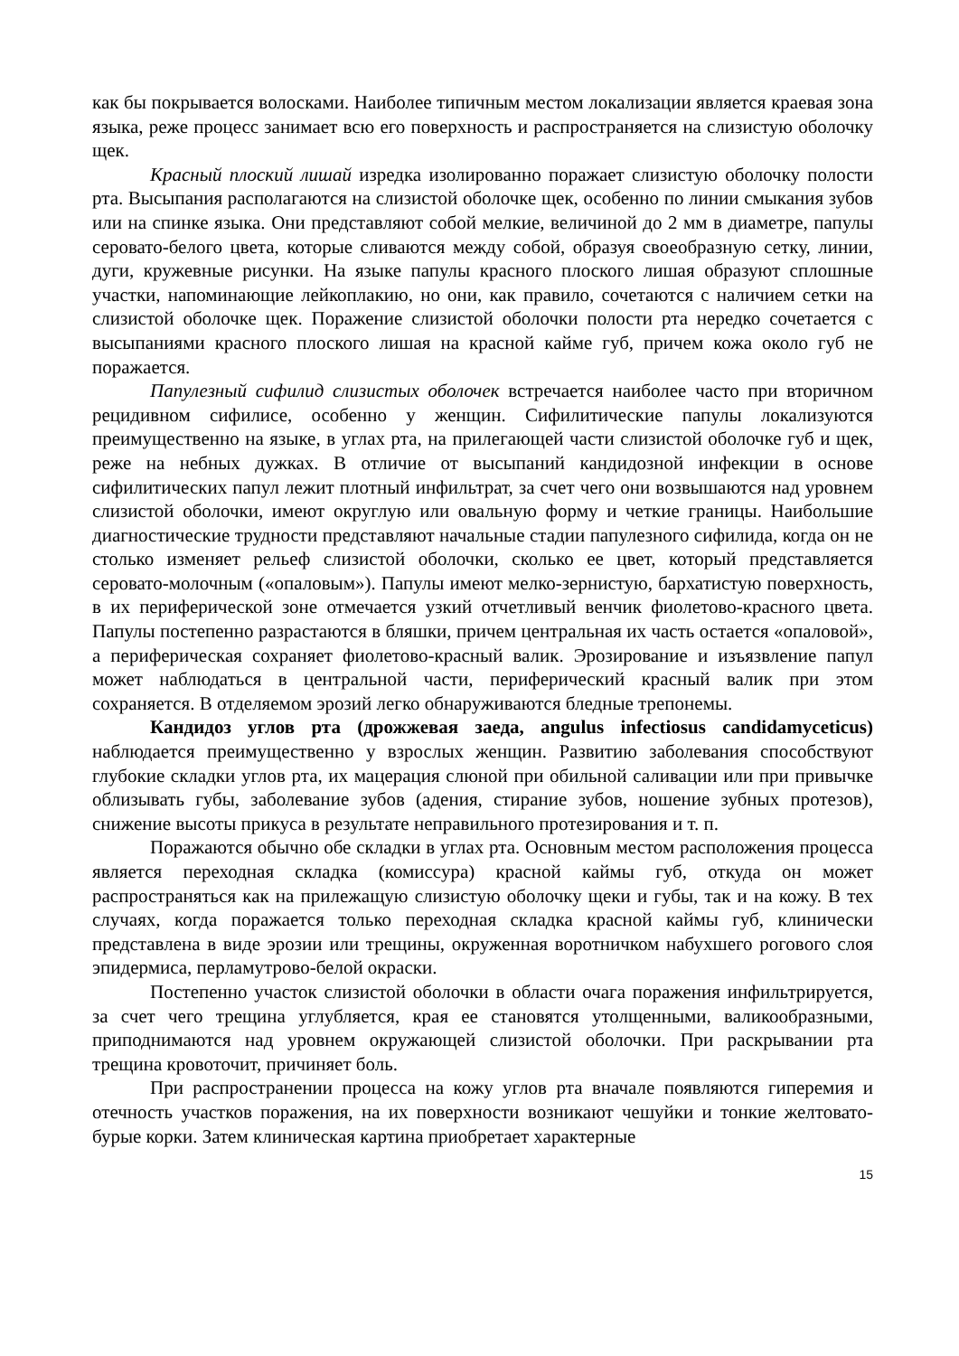как бы покрывается волосками. Наиболее типичным местом локализации является краевая зона языка, реже процесс занимает всю его поверхность и распространяется на слизистую оболочку щек.
Красный плоский лишай изредка изолированно поражает слизистую оболочку полости рта. Высыпания располагаются на слизистой оболочке щек, особенно по линии смыкания зубов или на спинке языка. Они представляют собой мелкие, величиной до 2 мм в диаметре, папулы серовато-белого цвета, которые сливаются между собой, образуя своеобразную сетку, линии, дуги, кружевные рисунки. На языке папулы красного плоского лишая образуют сплошные участки, напоминающие лейкоплакию, но они, как правило, сочетаются с наличием сетки на слизистой оболочке щек. Поражение слизистой оболочки полости рта нередко сочетается с высыпаниями красного плоского лишая на красной кайме губ, причем кожа около губ не поражается.
Папулезный сифилид слизистых оболочек встречается наиболее часто при вторичном рецидивном сифилисе, особенно у женщин. Сифилитические папулы локализуются преимущественно на языке, в углах рта, на прилегающей части слизистой оболочке губ и щек, реже на небных дужках. В отличие от высыпаний кандидозной инфекции в основе сифилитических папул лежит плотный инфильтрат, за счет чего они возвышаются над уровнем слизистой оболочки, имеют округлую или овальную форму и четкие границы. Наибольшие диагностические трудности представляют начальные стадии папулезного сифилида, когда он не столько изменяет рельеф слизистой оболочки, сколько ее цвет, который представляется серовато-молочным («опаловым»). Папулы имеют мелко-зернистую, бархатистую поверхность, в их периферической зоне отмечается узкий отчетливый венчик фиолетово-красного цвета. Папулы постепенно разрастаются в бляшки, причем центральная их часть остается «опаловой», а периферическая сохраняет фиолетово-красный валик. Эрозирование и изъязвление папул может наблюдаться в центральной части, периферический красный валик при этом сохраняется. В отделяемом эрозий легко обнаруживаются бледные трепонемы.
Кандидоз углов рта (дрожжевая заеда, angulus infectiosus candidamyceticus) наблюдается преимущественно у взрослых женщин. Развитию заболевания способствуют глубокие складки углов рта, их мацерация слюной при обильной саливации или при привычке облизывать губы, заболевание зубов (адения, стирание зубов, ношение зубных протезов), снижение высоты прикуса в результате неправильного протезирования и т. п.
Поражаются обычно обе складки в углах рта. Основным местом расположения процесса является переходная складка (комиссура) красной каймы губ, откуда он может распространяться как на прилежащую слизистую оболочку щеки и губы, так и на кожу. В тех случаях, когда поражается только переходная складка красной каймы губ, клинически представлена в виде эрозии или трещины, окруженная воротничком набухшего рогового слоя эпидермиса, перламутрово-белой окраски.
Постепенно участок слизистой оболочки в области очага поражения инфильтрируется, за счет чего трещина углубляется, края ее становятся утолщенными, валикообразными, приподнимаются над уровнем окружающей слизистой оболочки. При раскрывании рта трещина кровоточит, причиняет боль.
При распространении процесса на кожу углов рта вначале появляются гиперемия и отечность участков поражения, на их поверхности возникают чешуйки и тонкие желтовато-бурые корки. Затем клиническая картина приобретает характерные
15